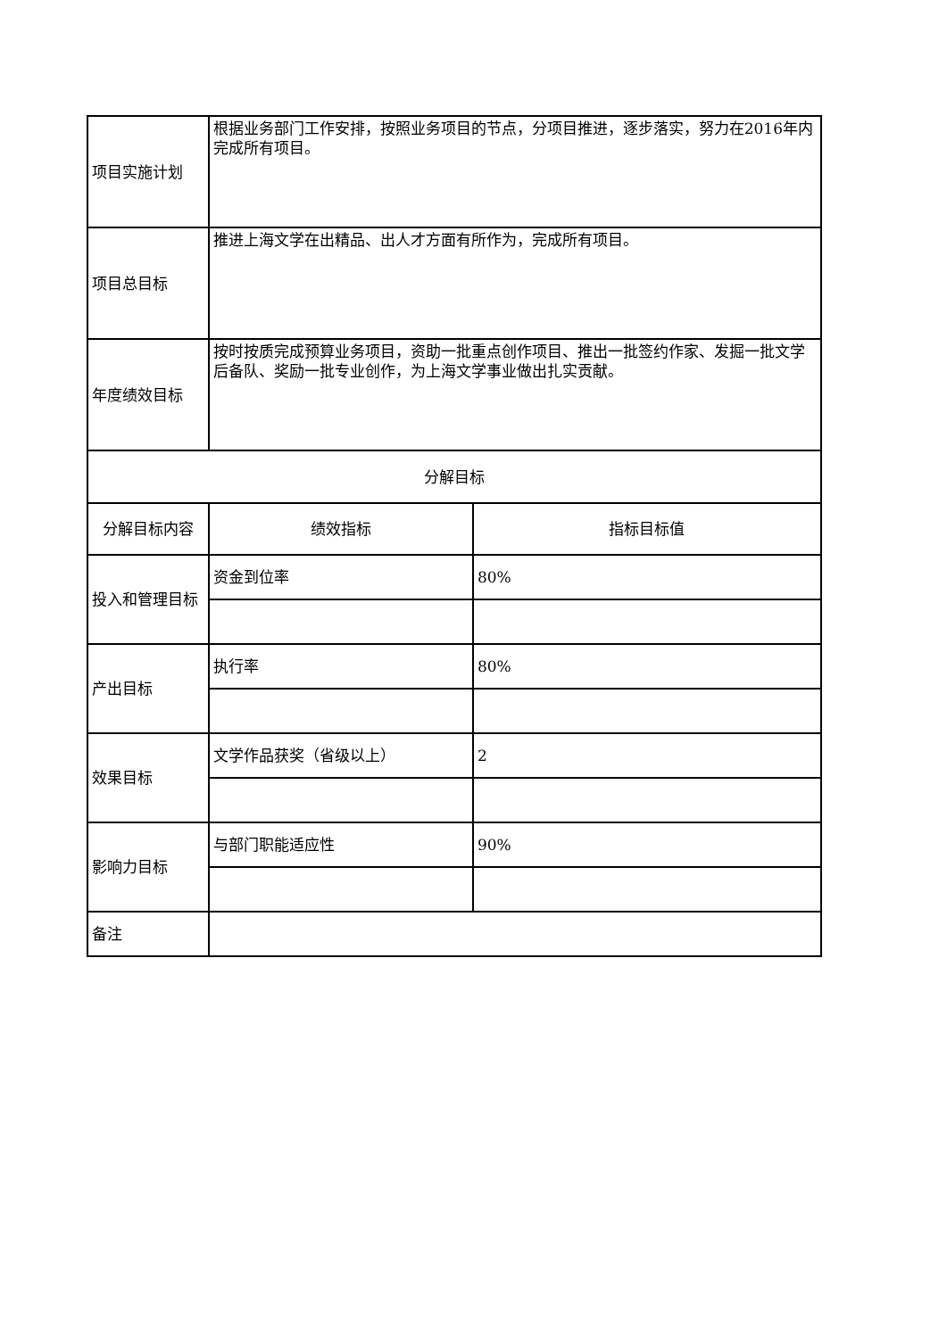| 项目实施计划 | 根据业务部门工作安排，按照业务项目的节点，分项目推进，逐步落实，努力在2016年内完成所有项目。 | |
| 项目总目标 | 推进上海文学在出精品、出人才方面有所作为，完成所有项目。 | |
| 年度绩效目标 | 按时按质完成预算业务项目，资助一批重点创作项目、推出一批签约作家、发掘一批文学后备队、奖励一批专业创作，为上海文学事业做出扎实贡献。 | |
| 分解目标 | | |
| 分解目标内容 | 绩效指标 | 指标目标值 |
| 投入和管理目标 | 资金到位率 | 80% |
| 产出目标 | 执行率 | 80% |
| 效果目标 | 文学作品获奖（省级以上） | 2 |
| 影响力目标 | 与部门职能适应性 | 90% |
| 备注 | | |